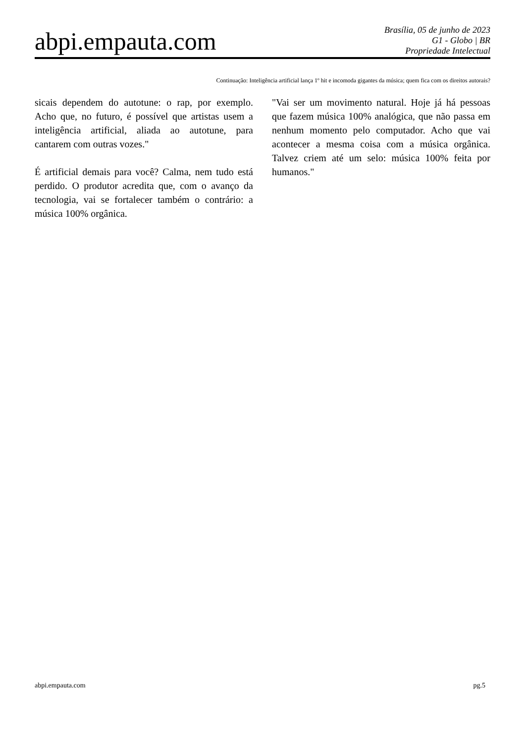abpi.empauta.com
Brasília, 05 de junho de 2023
G1 - Globo | BR
Propriedade Intelectual
Continuação: Inteligência artificial lança 1º hit e incomoda gigantes da música; quem fica com os direitos autorais?
sicais dependem do autotune: o rap, por exemplo. Acho que, no futuro, é possível que artistas usem a inteligência artificial, aliada ao autotune, para cantarem com outras vozes."
É artificial demais para você? Calma, nem tudo está perdido. O produtor acredita que, com o avanço da tecnologia, vai se fortalecer também o contrário: a música 100% orgânica.
"Vai ser um movimento natural. Hoje já há pessoas que fazem música 100% analógica, que não passa em nenhum momento pelo computador. Acho que vai acontecer a mesma coisa com a música orgânica. Talvez criem até um selo: música 100% feita por humanos."
abpi.empauta.com pg.5